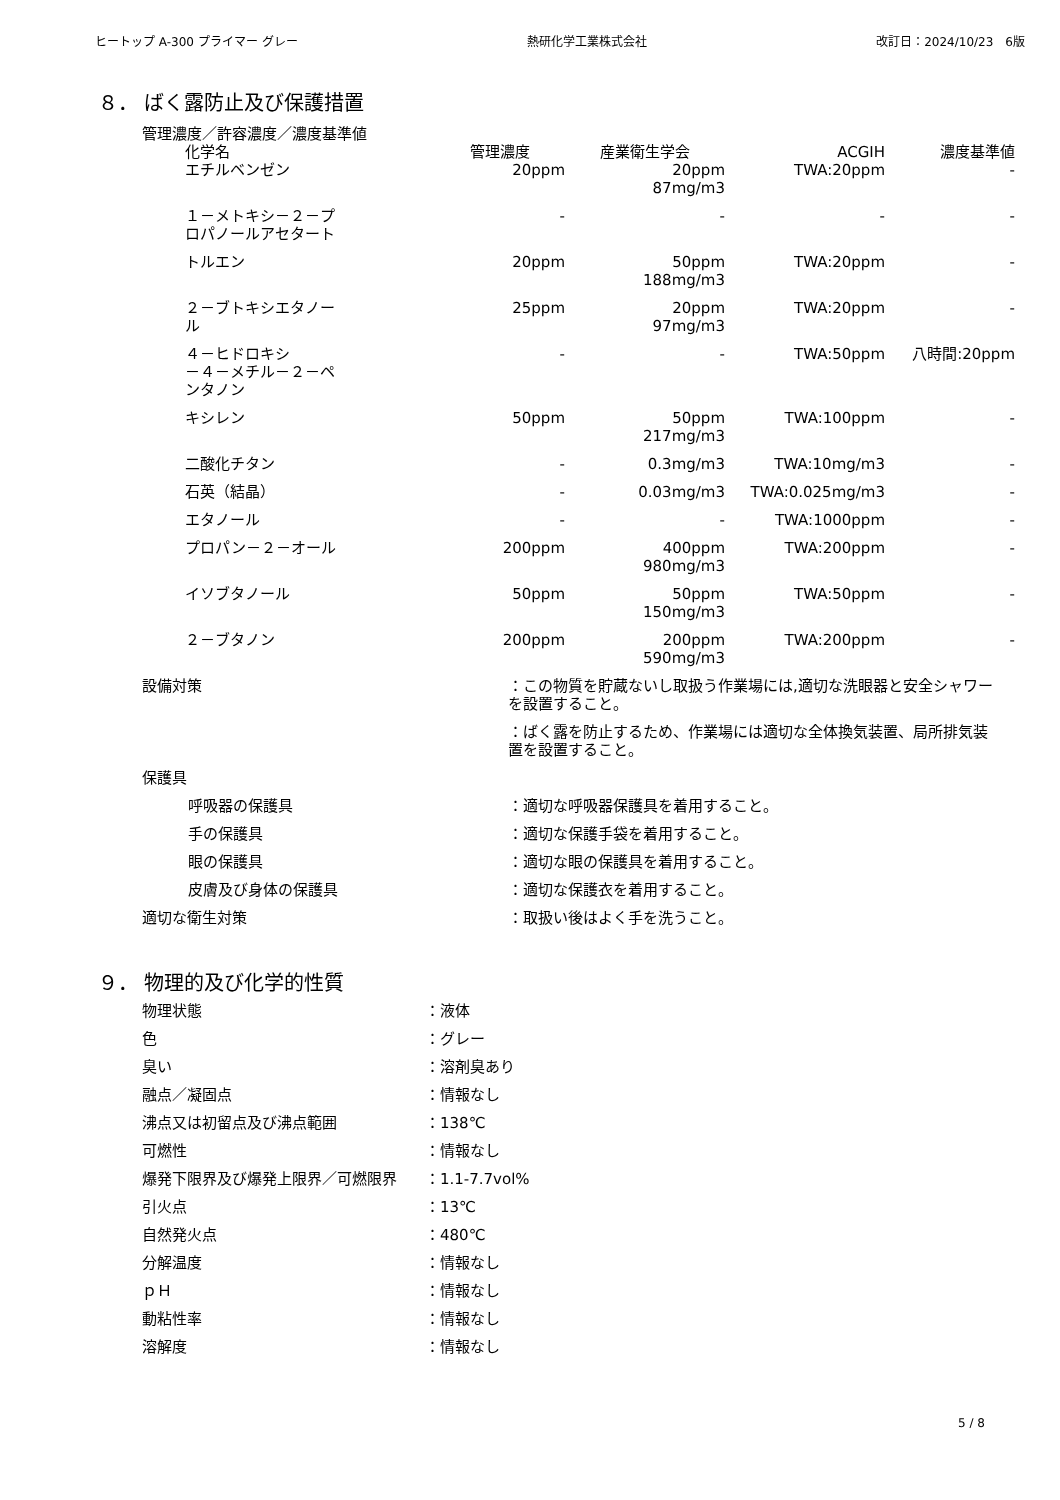ヒートップ A-300 プライマー グレー 熱研化学工業株式会社 改訂日：2024/10/23　6版
８． ばく露防止及び保護措置
管理濃度／許容濃度／濃度基準値
| 化学名 | 管理濃度 | 産業衛生学会 | ACGIH | 濃度基準値 |
| --- | --- | --- | --- | --- |
| エチルベンゼン | 20ppm | 20ppm 87mg/m3 | TWA:20ppm | - |
| １－メトキシ－２－プ ロパノールアセタート | - | - | - | - |
| トルエン | 20ppm | 50ppm 188mg/m3 | TWA:20ppm | - |
| ２－ブトキシエタノー ル | 25ppm | 20ppm 97mg/m3 | TWA:20ppm | - |
| ４－ヒドロキシ －４－メチル－２－ペ ンタノン | - | - | TWA:50ppm | 八時間:20ppm |
| キシレン | 50ppm | 50ppm 217mg/m3 | TWA:100ppm | - |
| 二酸化チタン | - | 0.3mg/m3 | TWA:10mg/m3 | - |
| 石英（結晶） | - | 0.03mg/m3 | TWA:0.025mg/m3 | - |
| エタノール | - | - | TWA:1000ppm | - |
| プロパン－２－オール | 200ppm | 400ppm 980mg/m3 | TWA:200ppm | - |
| イソブタノール | 50ppm | 50ppm 150mg/m3 | TWA:50ppm | - |
| ２－ブタノン | 200ppm | 200ppm 590mg/m3 | TWA:200ppm | - |
設備対策 ：この物質を貯蔵ないし取扱う作業場には,適切な洗眼器と安全シャワーを設置すること。
：ばく露を防止するため、作業場には適切な全体換気装置、局所排気装置を設置すること。
保護具
呼吸器の保護具 ：適切な呼吸器保護具を着用すること。
手の保護具 ：適切な保護手袋を着用すること。
眼の保護具 ：適切な眼の保護具を着用すること。
皮膚及び身体の保護具 ：適切な保護衣を着用すること。
適切な衛生対策 ：取扱い後はよく手を洗うこと。
９． 物理的及び化学的性質
物理状態 ：液体
色 ：グレー
臭い ：溶剤臭あり
融点／凝固点 ：情報なし
沸点又は初留点及び沸点範囲 ：138℃
可燃性 ：情報なし
爆発下限界及び爆発上限界／可燃限界 ：1.1-7.7vol%
引火点 ：13℃
自然発火点 ：480℃
分解温度 ：情報なし
ｐＨ ：情報なし
動粘性率 ：情報なし
溶解度 ：情報なし
5 / 8